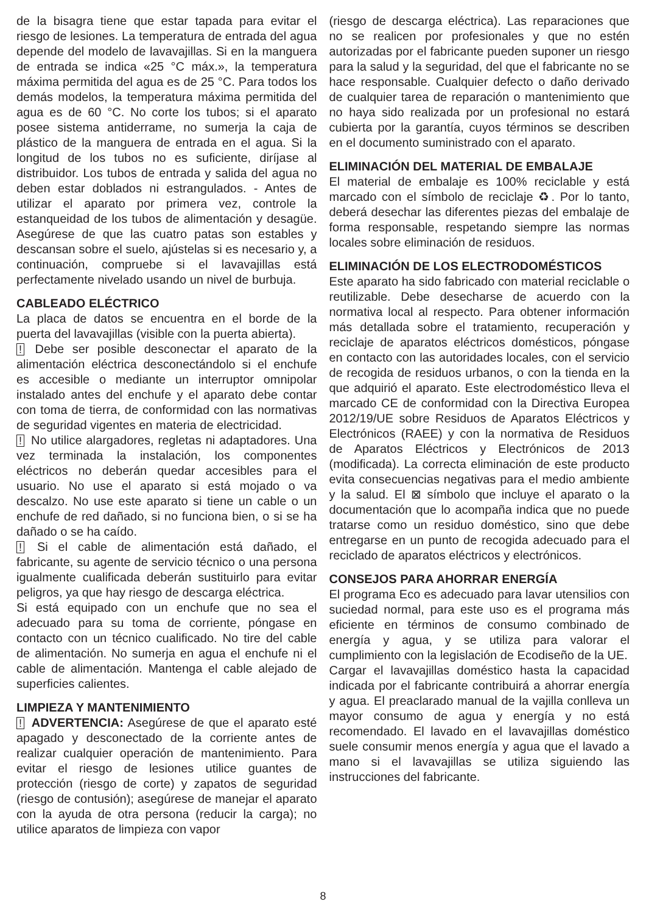de la bisagra tiene que estar tapada para evitar el riesgo de lesiones. La temperatura de entrada del agua depende del modelo de lavavajillas. Si en la manguera de entrada se indica «25 °C máx.», la temperatura máxima permitida del agua es de 25 °C. Para todos los demás modelos, la temperatura máxima permitida del agua es de 60 °C. No corte los tubos; si el aparato posee sistema antiderrame, no sumerja la caja de plástico de la manguera de entrada en el agua. Si la longitud de los tubos no es suficiente, diríjase al distribuidor. Los tubos de entrada y salida del agua no deben estar doblados ni estrangulados. - Antes de utilizar el aparato por primera vez, controle la estanqueidad de los tubos de alimentación y desagüe. Asegúrese de que las cuatro patas son estables y descansan sobre el suelo, ajústelas si es necesario y, a continuación, compruebe si el lavavajillas está perfectamente nivelado usando un nivel de burbuja.
CABLEADO ELÉCTRICO
La placa de datos se encuentra en el borde de la puerta del lavavajillas (visible con la puerta abierta).
! Debe ser posible desconectar el aparato de la alimentación eléctrica desconectándolo si el enchufe es accesible o mediante un interruptor omnipolar instalado antes del enchufe y el aparato debe contar con toma de tierra, de conformidad con las normativas de seguridad vigentes en materia de electricidad.
! No utilice alargadores, regletas ni adaptadores. Una vez terminada la instalación, los componentes eléctricos no deberán quedar accesibles para el usuario. No use el aparato si está mojado o va descalzo. No use este aparato si tiene un cable o un enchufe de red dañado, si no funciona bien, o si se ha dañado o se ha caído.
! Si el cable de alimentación está dañado, el fabricante, su agente de servicio técnico o una persona igualmente cualificada deberán sustituirlo para evitar peligros, ya que hay riesgo de descarga eléctrica.
Si está equipado con un enchufe que no sea el adecuado para su toma de corriente, póngase en contacto con un técnico cualificado. No tire del cable de alimentación. No sumerja en agua el enchufe ni el cable de alimentación. Mantenga el cable alejado de superficies calientes.
LIMPIEZA Y MANTENIMIENTO
! ADVERTENCIA: Asegúrese de que el aparato esté apagado y desconectado de la corriente antes de realizar cualquier operación de mantenimiento. Para evitar el riesgo de lesiones utilice guantes de protección (riesgo de corte) y zapatos de seguridad (riesgo de contusión); asegúrese de manejar el aparato con la ayuda de otra persona (reducir la carga); no utilice aparatos de limpieza con vapor
(riesgo de descarga eléctrica). Las reparaciones que no se realicen por profesionales y que no estén autorizadas por el fabricante pueden suponer un riesgo para la salud y la seguridad, del que el fabricante no se hace responsable. Cualquier defecto o daño derivado de cualquier tarea de reparación o mantenimiento que no haya sido realizada por un profesional no estará cubierta por la garantía, cuyos términos se describen en el documento suministrado con el aparato.
ELIMINACIÓN DEL MATERIAL DE EMBALAJE
El material de embalaje es 100% reciclable y está marcado con el símbolo de reciclaje ♻. Por lo tanto, deberá desechar las diferentes piezas del embalaje de forma responsable, respetando siempre las normas locales sobre eliminación de residuos.
ELIMINACIÓN DE LOS ELECTRODOMÉSTICOS
Este aparato ha sido fabricado con material reciclable o reutilizable. Debe desecharse de acuerdo con la normativa local al respecto. Para obtener información más detallada sobre el tratamiento, recuperación y reciclaje de aparatos eléctricos domésticos, póngase en contacto con las autoridades locales, con el servicio de recogida de residuos urbanos, o con la tienda en la que adquirió el aparato. Este electrodoméstico lleva el marcado CE de conformidad con la Directiva Europea 2012/19/UE sobre Residuos de Aparatos Eléctricos y Electrónicos (RAEE) y con la normativa de Residuos de Aparatos Eléctricos y Electrónicos de 2013 (modificada). La correcta eliminación de este producto evita consecuencias negativas para el medio ambiente y la salud. El ⊠ símbolo que incluye el aparato o la documentación que lo acompaña indica que no puede tratarse como un residuo doméstico, sino que debe entregarse en un punto de recogida adecuado para el reciclado de aparatos eléctricos y electrónicos.
CONSEJOS PARA AHORRAR ENERGÍA
El programa Eco es adecuado para lavar utensilios con suciedad normal, para este uso es el programa más eficiente en términos de consumo combinado de energía y agua, y se utiliza para valorar el cumplimiento con la legislación de Ecodiseño de la UE.
Cargar el lavavajillas doméstico hasta la capacidad indicada por el fabricante contribuirá a ahorrar energía y agua. El preaclarado manual de la vajilla conlleva un mayor consumo de agua y energía y no está recomendado. El lavado en el lavavajillas doméstico suele consumir menos energía y agua que el lavado a mano si el lavavajillas se utiliza siguiendo las instrucciones del fabricante.
8